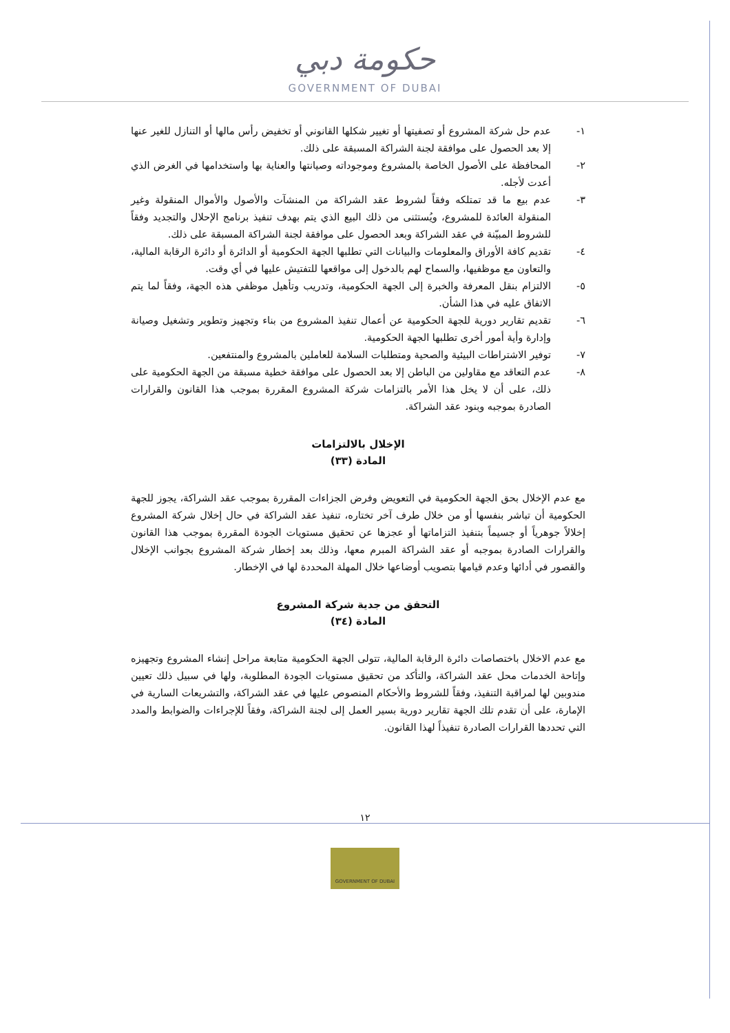حكومة دبي
GOVERNMENT OF DUBAI
١- عدم حل شركة المشروع أو تصفيتها أو تغيير شكلها القانوني أو تخفيض رأس مالها أو التنازل للغير عنها إلا بعد الحصول على موافقة لجنة الشراكة المسبقة على ذلك.
٢- المحافظة على الأصول الخاصة بالمشروع وموجوداته وصيانتها والعناية بها واستخدامها في الغرض الذي أعدت لأجله.
٣- عدم بيع ما قد تمتلكه وفقاً لشروط عقد الشراكة من المنشآت والأصول والأموال المنقولة وغير المنقولة العائدة للمشروع، ويُستثنى من ذلك البيع الذي يتم بهدف تنفيذ برنامج الإحلال والتجديد وفقاً للشروط المبيّنة في عقد الشراكة وبعد الحصول على موافقة لجنة الشراكة المسبقة على ذلك.
٤- تقديم كافة الأوراق والمعلومات والبيانات التي تطلبها الجهة الحكومية أو الدائرة أو دائرة الرقابة المالية، والتعاون مع موظفيها، والسماح لهم بالدخول إلى مواقعها للتفتيش عليها في أي وقت.
٥- الالتزام بنقل المعرفة والخبرة إلى الجهة الحكومية، وتدريب وتأهيل موظفي هذه الجهة، وفقاً لما يتم الاتفاق عليه في هذا الشأن.
٦- تقديم تقارير دورية للجهة الحكومية عن أعمال تنفيذ المشروع من بناء وتجهيز وتطوير وتشغيل وصيانة وإدارة وأية أمور أخرى تطلبها الجهة الحكومية.
٧- توفير الاشتراطات البيئية والصحية ومتطلبات السلامة للعاملين بالمشروع والمنتفعين.
٨- عدم التعاقد مع مقاولين من الباطن إلا بعد الحصول على موافقة خطية مسبقة من الجهة الحكومية على ذلك، على أن لا يخل هذا الأمر بالتزامات شركة المشروع المقررة بموجب هذا القانون والقرارات الصادرة بموجبه وبنود عقد الشراكة.
الإخلال بالالتزامات
المادة (٣٣)
مع عدم الإخلال بحق الجهة الحكومية في التعويض وفرض الجزاءات المقررة بموجب عقد الشراكة، يجوز للجهة الحكومية أن تباشر بنفسها أو من خلال طرف آخر تختاره، تنفيذ عقد الشراكة في حال إخلال شركة المشروع إخلالاً جوهرياً أو جسيماً بتنفيذ التزاماتها أو عجزها عن تحقيق مستويات الجودة المقررة بموجب هذا القانون والقرارات الصادرة بموجبه أو عقد الشراكة المبرم معها، وذلك بعد إخطار شركة المشروع بجوانب الإخلال والقصور في أدائها وعدم قيامها بتصويب أوضاعها خلال المهلة المحددة لها في الإخطار.
التحقق من جدية شركة المشروع
المادة (٣٤)
مع عدم الاخلال باختصاصات دائرة الرقابة المالية، تتولى الجهة الحكومية متابعة مراحل إنشاء المشروع وتجهيزه وإتاحة الخدمات محل عقد الشراكة، والتأكد من تحقيق مستويات الجودة المطلوبة، ولها في سبيل ذلك تعيين مندوبين لها لمراقبة التنفيذ، وفقاً للشروط والأحكام المنصوص عليها في عقد الشراكة، والتشريعات السارية في الإمارة، على أن تقدم تلك الجهة تقارير دورية بسير العمل إلى لجنة الشراكة، وفقاً للإجراءات والضوابط والمدد التي تحددها القرارات الصادرة تنفيذاً لهذا القانون.
١٢
GOVERNMENT OF DUBAI